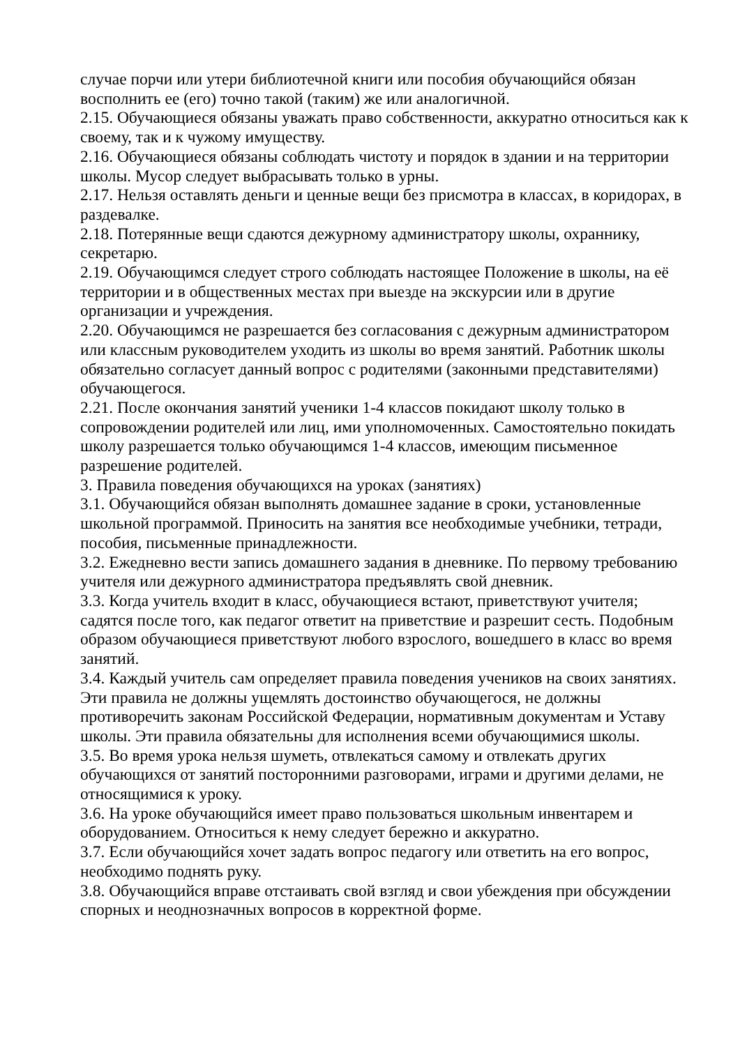случае порчи или утери библиотечной книги или пособия обучающийся обязан восполнить ее (его) точно такой (таким) же или аналогичной.
2.15. Обучающиеся обязаны уважать право собственности, аккуратно относиться как к своему, так и к чужому имуществу.
2.16. Обучающиеся обязаны соблюдать чистоту и порядок в здании и на территории школы. Мусор следует выбрасывать только в урны.
2.17. Нельзя оставлять деньги и ценные вещи без присмотра в классах, в коридорах, в раздевалке.
2.18. Потерянные вещи сдаются дежурному администратору школы, охраннику, секретарю.
2.19. Обучающимся следует строго соблюдать настоящее Положение в школы, на её территории и в общественных местах при выезде на экскурсии или в другие организации и учреждения.
2.20. Обучающимся не разрешается без согласования с дежурным администратором или классным руководителем уходить из школы во время занятий. Работник школы обязательно согласует данный вопрос с родителями (законными представителями) обучающегося.
2.21. После окончания занятий ученики 1-4 классов покидают школу только в сопровождении родителей или лиц, ими уполномоченных. Самостоятельно покидать школу разрешается только обучающимся 1-4 классов, имеющим письменное разрешение родителей.
3. Правила поведения обучающихся на уроках (занятиях)
3.1. Обучающийся обязан выполнять домашнее задание в сроки, установленные школьной программой. Приносить на занятия все необходимые учебники, тетради, пособия, письменные принадлежности.
3.2. Ежедневно вести запись домашнего задания в дневнике. По первому требованию учителя или дежурного администратора предъявлять свой дневник.
3.3. Когда учитель входит в класс, обучающиеся встают, приветствуют учителя; садятся после того, как педагог ответит на приветствие и разрешит сесть. Подобным образом обучающиеся приветствуют любого взрослого, вошедшего в класс во время занятий.
3.4. Каждый учитель сам определяет правила поведения учеников на своих занятиях. Эти правила не должны ущемлять достоинство обучающегося, не должны противоречить законам Российской Федерации, нормативным документам и Уставу школы. Эти правила обязательны для исполнения всеми обучающимися школы.
3.5. Во время урока нельзя шуметь, отвлекаться самому и отвлекать других обучающихся от занятий посторонними разговорами, играми и другими делами, не относящимися к уроку.
3.6. На уроке обучающийся имеет право пользоваться школьным инвентарем и оборудованием. Относиться к нему следует бережно и аккуратно.
3.7. Если обучающийся хочет задать вопрос педагогу или ответить на его вопрос, необходимо поднять руку.
3.8. Обучающийся вправе отстаивать свой взгляд и свои убеждения при обсуждении спорных и неоднозначных вопросов в корректной форме.